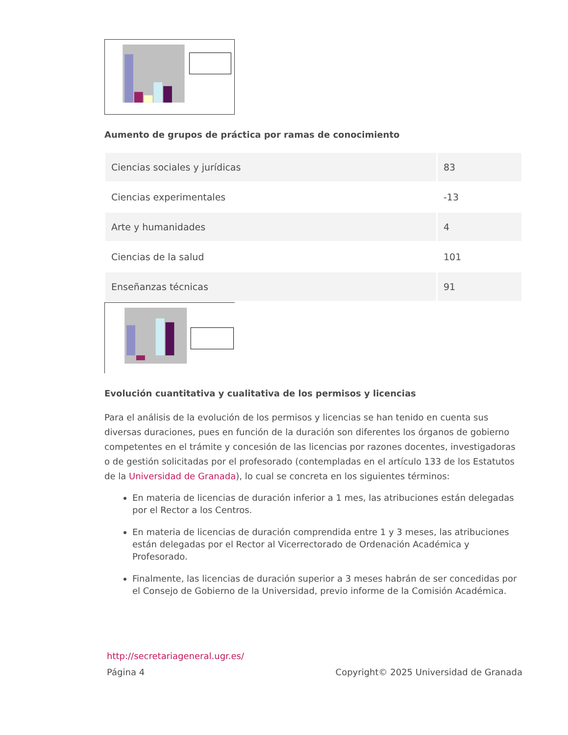Aumento de grupos de práctica por ramas de conocimiento
| Ciencias sociales y jurídicas | 83 |
| Ciencias experimentales | -13 |
| Arte y humanidades | 4 |
| Ciencias de la salud | 101 |
| Enseñanzas técnicas | 91 |
Evolución cuantitativa y cualitativa de los permisos y licencias
Para el análisis de la evolución de los permisos y licencias se han tenido en cuenta sus diversas duraciones, pues en función de la duración son diferentes los órganos de gobierno competentes en el trámite y concesión de las licencias por razones docentes, investigadoras o de gestión solicitadas por el profesorado (contempladas en el artículo 133 de los Estatutos de la Universidad de Granada), lo cual se concreta en los siguientes términos:
En materia de licencias de duración inferior a 1 mes, las atribuciones están delegadas por el Rector a los Centros.
En materia de licencias de duración comprendida entre 1 y 3 meses, las atribuciones están delegadas por el Rector al Vicerrectorado de Ordenación Académica y Profesorado.
Finalmente, las licencias de duración superior a 3 meses habrán de ser concedidas por el Consejo de Gobierno de la Universidad, previo informe de la Comisión Académica.
http://secretariageneral.ugr.es/
Página 4 Copyright© 2025 Universidad de Granada